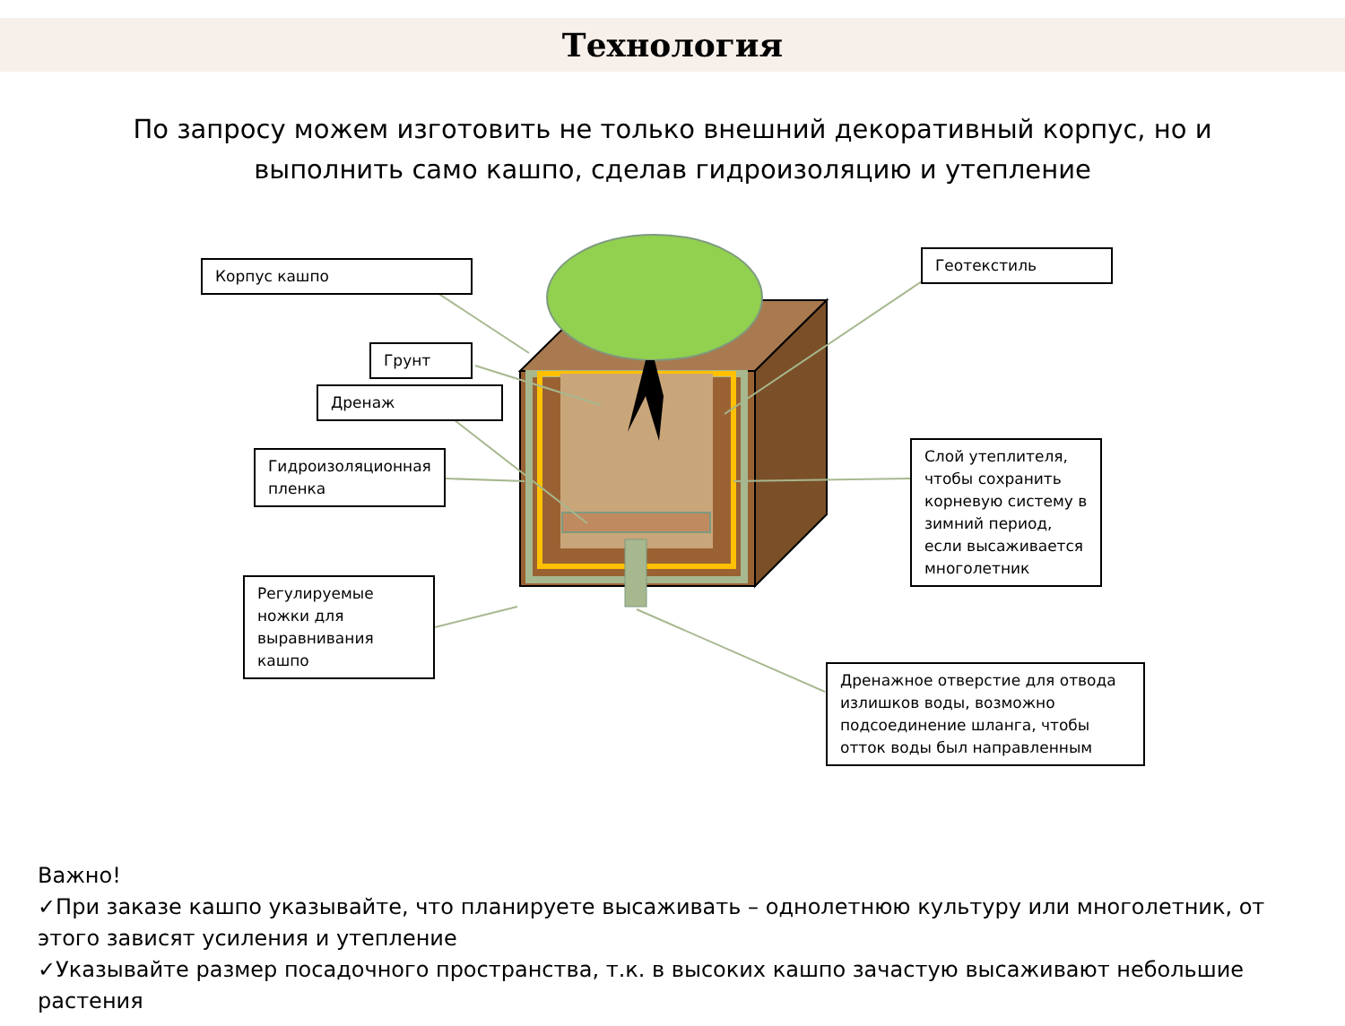Технология
По запросу можем изготовить не только внешний декоративный корпус, но и
выполнить само кашпо, сделав гидроизоляцию и утепление
Корпус кашпо
Грунт
Дренаж
Гидроизоляционная пленка
Регулируемые ножки для выравнивания кашпо
Геотекстиль
Слой утеплителя, чтобы сохранить корневую систему в зимний период, если высаживается многолетник
Дренажное отверстие для отвода излишков воды, возможно подсоединение шланга, чтобы отток воды был направленным
Важно!
✓При заказе кашпо указывайте, что планируете высаживать – однолетнюю культуру или многолетник, от этого зависят усиления и утепление
✓Указывайте размер посадочного пространства, т.к. в высоких кашпо зачастую высаживают небольшие растения